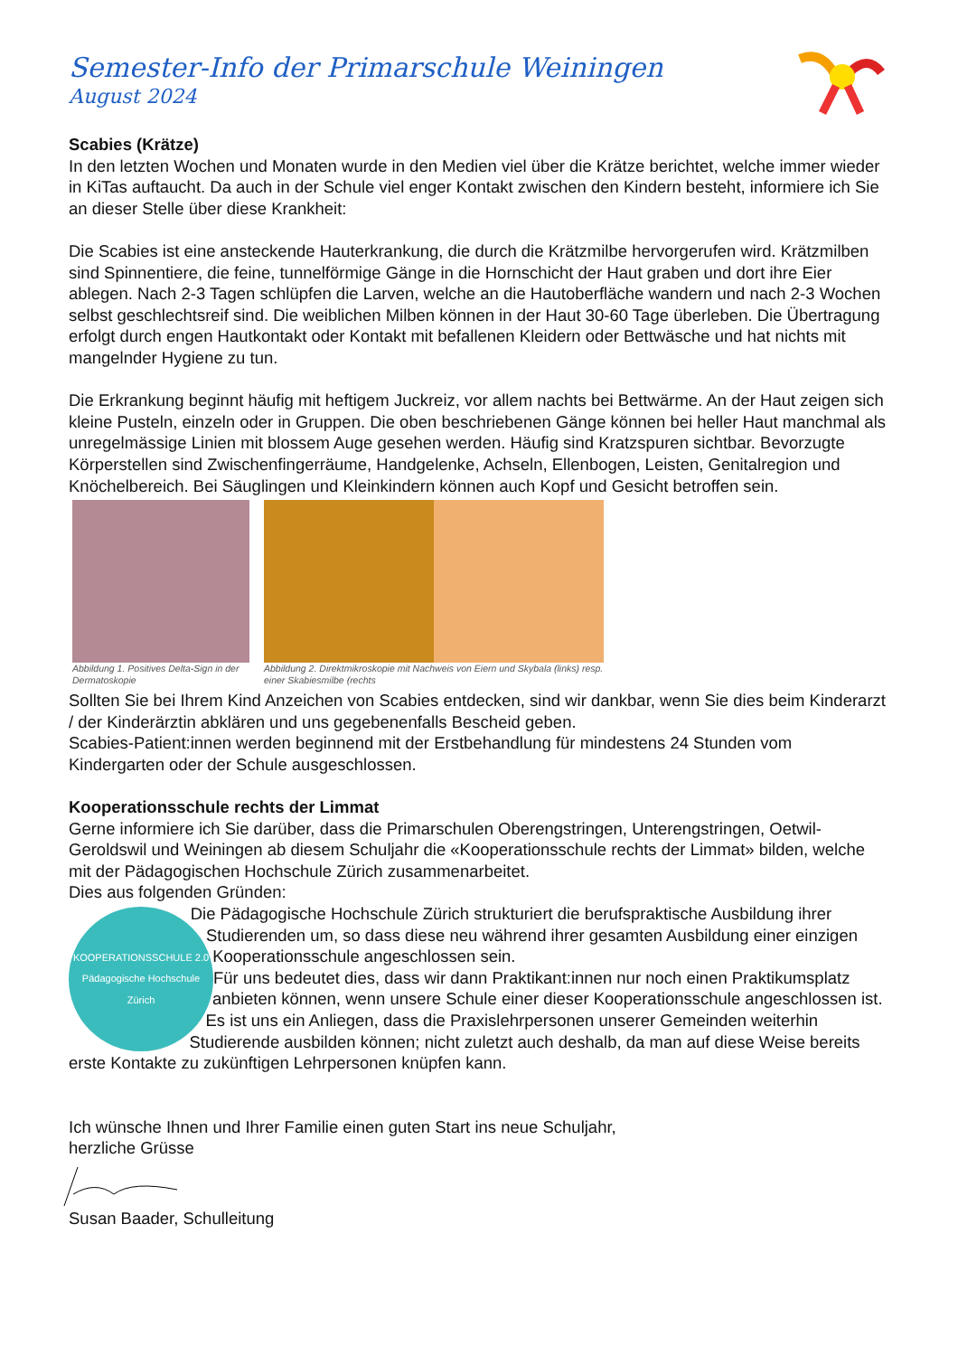Semester-Info der Primarschule Weiningen
August 2024
Scabies (Krätze)
In den letzten Wochen und Monaten wurde in den Medien viel über die Krätze berichtet, welche immer wieder in KiTas auftaucht. Da auch in der Schule viel enger Kontakt zwischen den Kindern besteht, informiere ich Sie an dieser Stelle über diese Krankheit:
Die Scabies ist eine ansteckende Hauterkrankung, die durch die Krätzmilbe hervorgerufen wird. Krätzmilben sind Spinnentiere, die feine, tunnelförmige Gänge in die Hornschicht der Haut graben und dort ihre Eier ablegen. Nach 2-3 Tagen schlüpfen die Larven, welche an die Hautoberfläche wandern und nach 2-3 Wochen selbst geschlechtsreif sind. Die weiblichen Milben können in der Haut 30-60 Tage überleben. Die Übertragung erfolgt durch engen Hautkontakt oder Kontakt mit befallenen Kleidern oder Bettwäsche und hat nichts mit mangelnder Hygiene zu tun.
Die Erkrankung beginnt häufig mit heftigem Juckreiz, vor allem nachts bei Bettwärme. An der Haut zeigen sich kleine Pusteln, einzeln oder in Gruppen. Die oben beschriebenen Gänge können bei heller Haut manchmal als unregelmässige Linien mit blossem Auge gesehen werden. Häufig sind Kratzspuren sichtbar. Bevorzugte Körperstellen sind Zwischenfingerräume, Handgelenke, Achseln, Ellenbogen, Leisten, Genitalregion und Knöchelbereich. Bei Säuglingen und Kleinkindern können auch Kopf und Gesicht betroffen sein.
Abbildung 1. Positives Delta-Sign in der Dermatoskopie
Abbildung 2. Direktmikroskopie mit Nachweis von Eiern und Skybala (links) resp. einer Skabiesmilbe (rechts
Sollten Sie bei Ihrem Kind Anzeichen von Scabies entdecken, sind wir dankbar, wenn Sie dies beim Kinderarzt / der Kinderärztin abklären und uns gegebenenfalls Bescheid geben.
Scabies-Patient:innen werden beginnend mit der Erstbehandlung für mindestens 24 Stunden vom Kindergarten oder der Schule ausgeschlossen.
Kooperationsschule rechts der Limmat
Gerne informiere ich Sie darüber, dass die Primarschulen Oberengstringen, Unterengstringen, Oetwil-Geroldswil und Weiningen ab diesem Schuljahr die «Kooperationsschule rechts der Limmat» bilden, welche mit der Pädagogischen Hochschule Zürich zusammenarbeitet.
Dies aus folgenden Gründen:
KOOPERATIONSSCHULE 2.0
Pädagogische Hochschule Zürich
Die Pädagogische Hochschule Zürich strukturiert die berufspraktische Ausbildung ihrer Studierenden um, so dass diese neu während ihrer gesamten Ausbildung einer einzigen Kooperationsschule angeschlossen sein.
Für uns bedeutet dies, dass wir dann Praktikant:innen nur noch einen Praktikumsplatz anbieten können, wenn unsere Schule einer dieser Kooperationsschule angeschlossen ist.
Es ist uns ein Anliegen, dass die Praxislehrpersonen unserer Gemeinden weiterhin Studierende ausbilden können; nicht zuletzt auch deshalb, da man auf diese Weise bereits erste Kontakte zu zukünftigen Lehrpersonen knüpfen kann.
Ich wünsche Ihnen und Ihrer Familie einen guten Start ins neue Schuljahr,
herzliche Grüsse
Susan Baader, Schulleitung